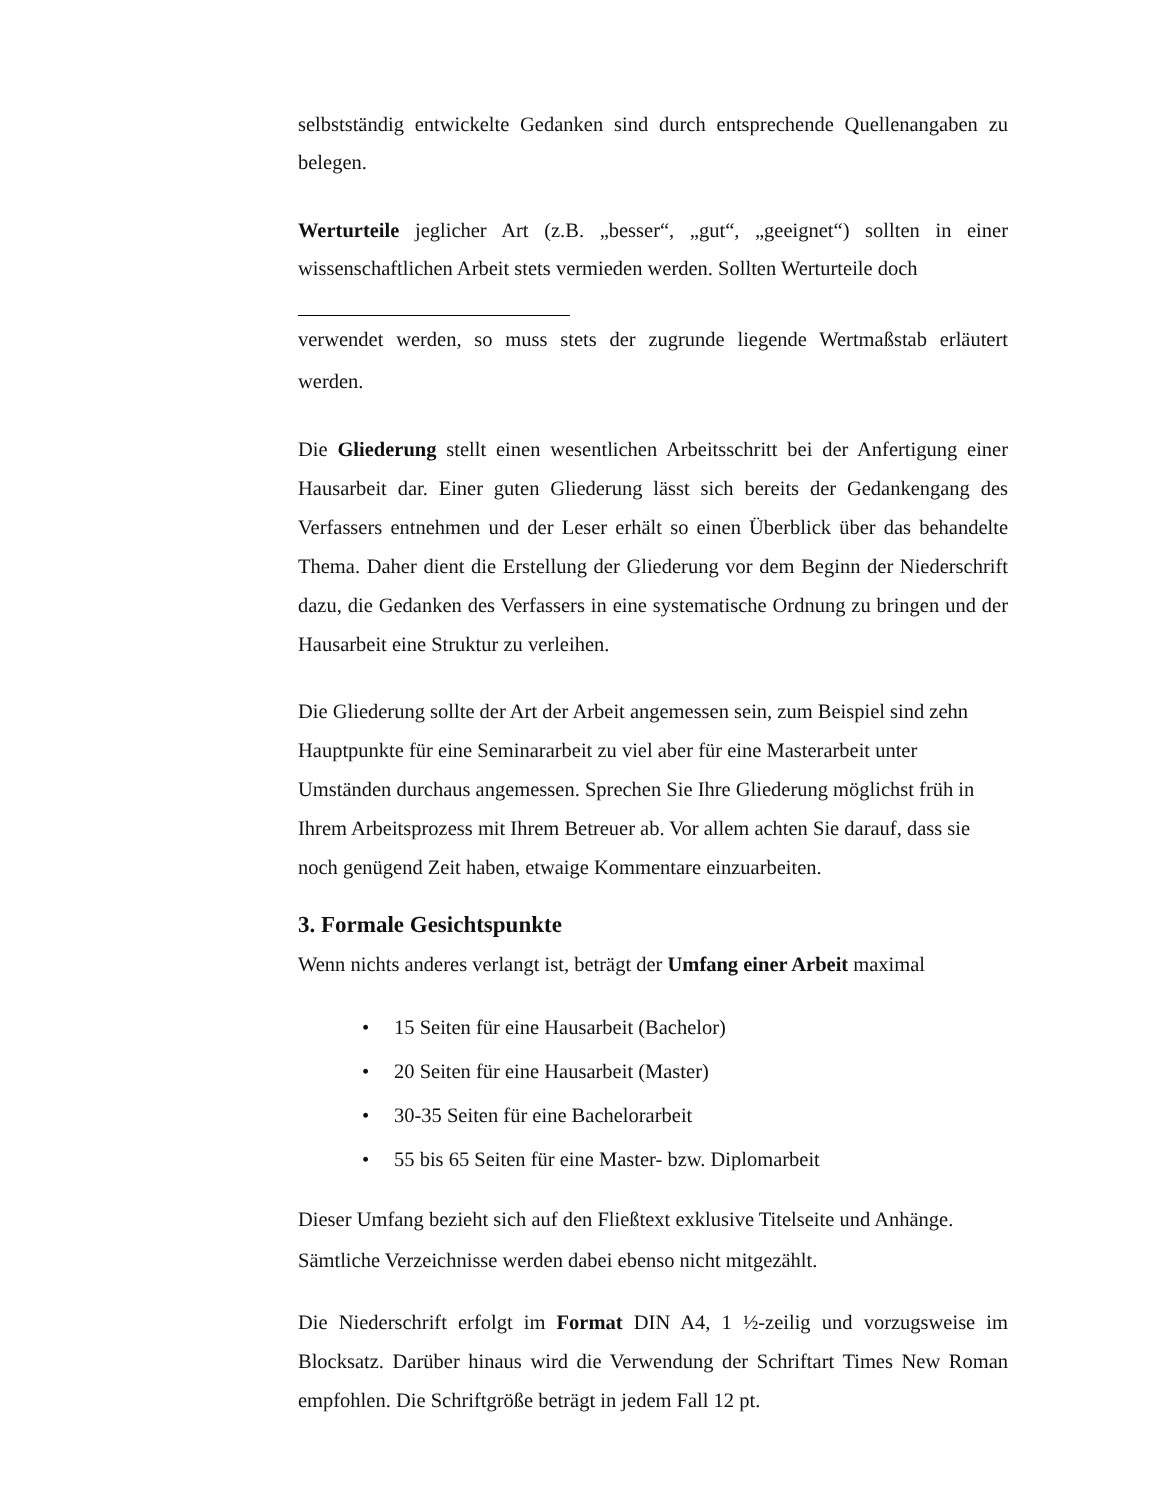selbstständig entwickelte Gedanken sind durch entsprechende Quellenangaben zu belegen.
Werturteile jeglicher Art (z.B. „besser“, „gut“, „geeignet“) sollten in einer wissenschaftlichen Arbeit stets vermieden werden. Sollten Werturteile doch
verwendet werden, so muss stets der zugrunde liegende Wertmaßstab erläutert werden.
Die Gliederung stellt einen wesentlichen Arbeitsschritt bei der Anfertigung einer Hausarbeit dar. Einer guten Gliederung lässt sich bereits der Gedankengang des Verfassers entnehmen und der Leser erhält so einen Überblick über das behandelte Thema. Daher dient die Erstellung der Gliederung vor dem Beginn der Niederschrift dazu, die Gedanken des Verfassers in eine systematische Ordnung zu bringen und der Hausarbeit eine Struktur zu verleihen.
Die Gliederung sollte der Art der Arbeit angemessen sein, zum Beispiel sind zehn Hauptpunkte für eine Seminararbeit zu viel aber für eine Masterarbeit unter Umständen durchaus angemessen. Sprechen Sie Ihre Gliederung möglichst früh in Ihrem Arbeitsprozess mit Ihrem Betreuer ab. Vor allem achten Sie darauf, dass sie noch genügend Zeit haben, etwaige Kommentare einzuarbeiten.
3. Formale Gesichtspunkte
Wenn nichts anderes verlangt ist, beträgt der Umfang einer Arbeit maximal
• 15 Seiten für eine Hausarbeit (Bachelor)
• 20 Seiten für eine Hausarbeit (Master)
• 30-35 Seiten für eine Bachelorarbeit
• 55 bis 65 Seiten für eine Master- bzw. Diplomarbeit
Dieser Umfang bezieht sich auf den Fließtext exklusive Titelseite und Anhänge. Sämtliche Verzeichnisse werden dabei ebenso nicht mitgezählt.
Die Niederschrift erfolgt im Format DIN A4, 1 ½-zeilig und vorzugsweise im Blocksatz. Darüber hinaus wird die Verwendung der Schriftart Times New Roman empfohlen. Die Schriftgröße beträgt in jedem Fall 12 pt.